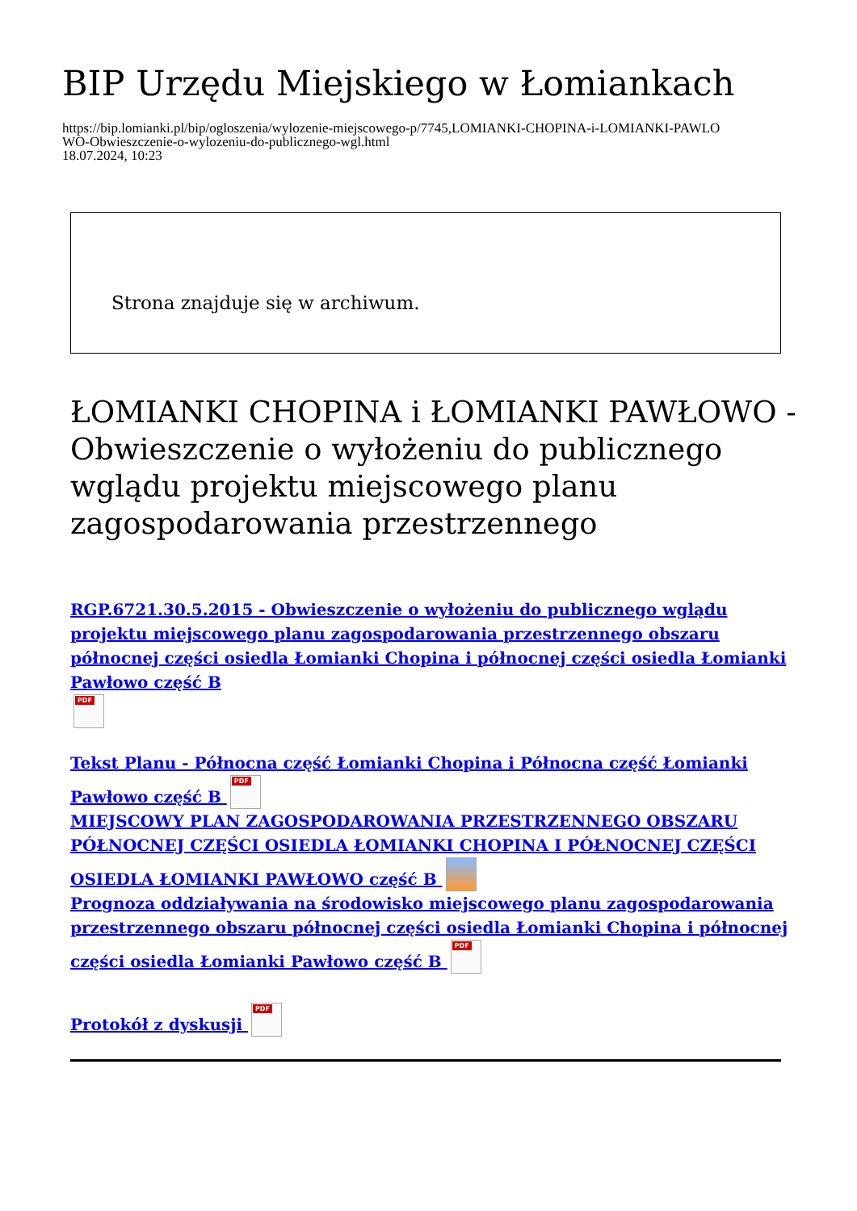BIP Urzędu Miejskiego w Łomiankach
https://bip.lomianki.pl/bip/ogloszenia/wylozenie-miejscowego-p/7745,LOMIANKI-CHOPINA-i-LOMIANKI-PAWLO
WO-Obwieszczenie-o-wylozeniu-do-publicznego-wgl.html
18.07.2024, 10:23
Strona znajduje się w archiwum.
ŁOMIANKI CHOPINA i ŁOMIANKI PAWŁOWO - Obwieszczenie o wyłożeniu do publicznego wglądu projektu miejscowego planu zagospodarowania przestrzennego
RGP.6721.30.5.2015 - Obwieszczenie o wyłożeniu do publicznego wglądu projektu miejscowego planu zagospodarowania przestrzennego obszaru północnej części osiedla Łomianki Chopina i północnej części osiedla Łomianki Pawłowo część B
PDF
Tekst Planu - Północna część Łomianki Chopina i Północna część Łomianki Pawłowo część B PDF
MIEJSCOWY PLAN ZAGOSPODAROWANIA PRZESTRZENNEGO OBSZARU PÓŁNOCNEJ CZĘŚCI OSIEDLA ŁOMIANKI CHOPINA I PÓŁNOCNEJ CZĘŚCI OSIEDLA ŁOMIANKI PAWŁOWO część B
Prognoza oddziaływania na środowisko miejscowego planu zagospodarowania przestrzennego obszaru północnej części osiedla Łomianki Chopina i północnej części osiedla Łomianki Pawłowo część B PDF
Protokół z dyskusji PDF